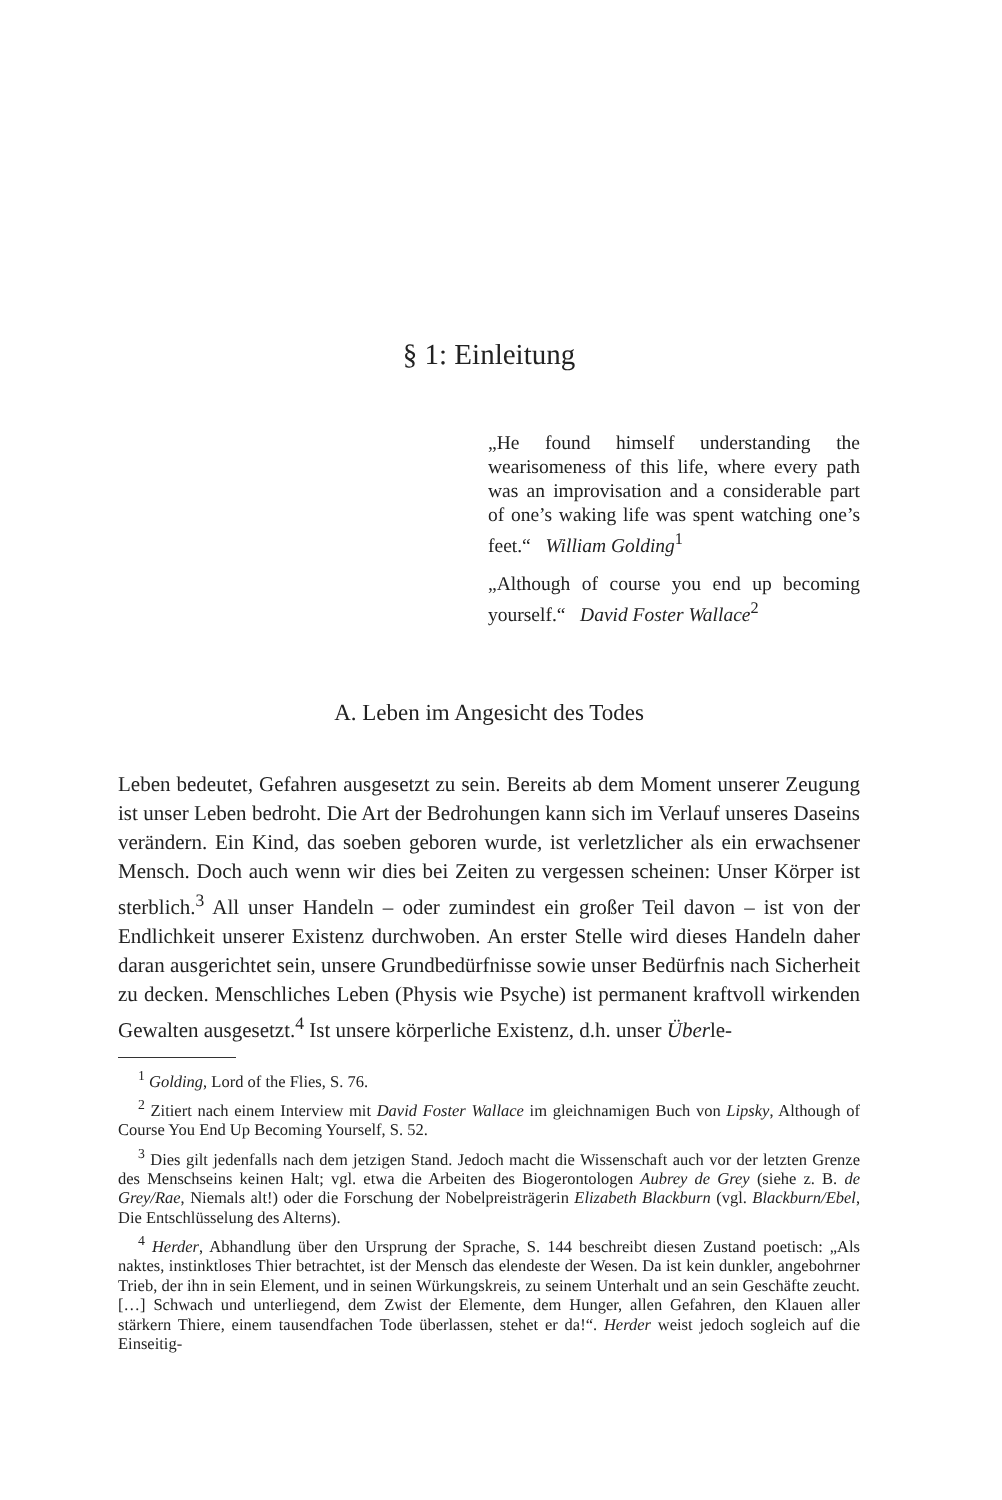§ 1: Einleitung
„He found himself understanding the wearisomeness of this life, where every path was an improvisation and a considerable part of one’s waking life was spent watching one’s feet.“ William Golding<sup>1</sup>
„Although of course you end up becoming yourself.“ David Foster Wallace<sup>2</sup>
A. Leben im Angesicht des Todes
Leben bedeutet, Gefahren ausgesetzt zu sein. Bereits ab dem Moment unserer Zeugung ist unser Leben bedroht. Die Art der Bedrohungen kann sich im Verlauf unseres Daseins verändern. Ein Kind, das soeben geboren wurde, ist verletzlicher als ein erwachsener Mensch. Doch auch wenn wir dies bei Zeiten zu vergessen scheinen: Unser Körper ist sterblich.<sup>3</sup> All unser Handeln – oder zumindest ein großer Teil davon – ist von der Endlichkeit unserer Existenz durchwoben. An erster Stelle wird dieses Handeln daher daran ausgerichtet sein, unsere Grundbedürfnisse sowie unser Bedürfnis nach Sicherheit zu decken. Menschliches Leben (Physis wie Psyche) ist permanent kraftvoll wirkenden Gewalten ausgesetzt.<sup>4</sup> Ist unsere körperliche Existenz, d.h. unser Überle-
<sup>1</sup> Golding, Lord of the Flies, S. 76.
<sup>2</sup> Zitiert nach einem Interview mit David Foster Wallace im gleichnamigen Buch von Lipsky, Although of Course You End Up Becoming Yourself, S. 52.
<sup>3</sup> Dies gilt jedenfalls nach dem jetzigen Stand. Jedoch macht die Wissenschaft auch vor der letzten Grenze des Menschseins keinen Halt; vgl. etwa die Arbeiten des Biogerontologen Aubrey de Grey (siehe z. B. de Grey/Rae, Niemals alt!) oder die Forschung der Nobelpreisträgerin Elizabeth Blackburn (vgl. Blackburn/Ebel, Die Entschlüsselung des Alterns).
<sup>4</sup> Herder, Abhandlung über den Ursprung der Sprache, S. 144 beschreibt diesen Zustand poetisch: „Als naktes, instinktloses Thier betrachtet, ist der Mensch das elendeste der Wesen. Da ist kein dunkler, angebohrner Trieb, der ihn in sein Element, und in seinen Würkungskreis, zu seinem Unterhalt und an sein Geschäfte zeucht. […] Schwach und unterliegend, dem Zwist der Elemente, dem Hunger, allen Gefahren, den Klauen aller stärkern Thiere, einem tausendfachen Tode überlassen, stehet er da!“. Herder weist jedoch sogleich auf die Einseitig-